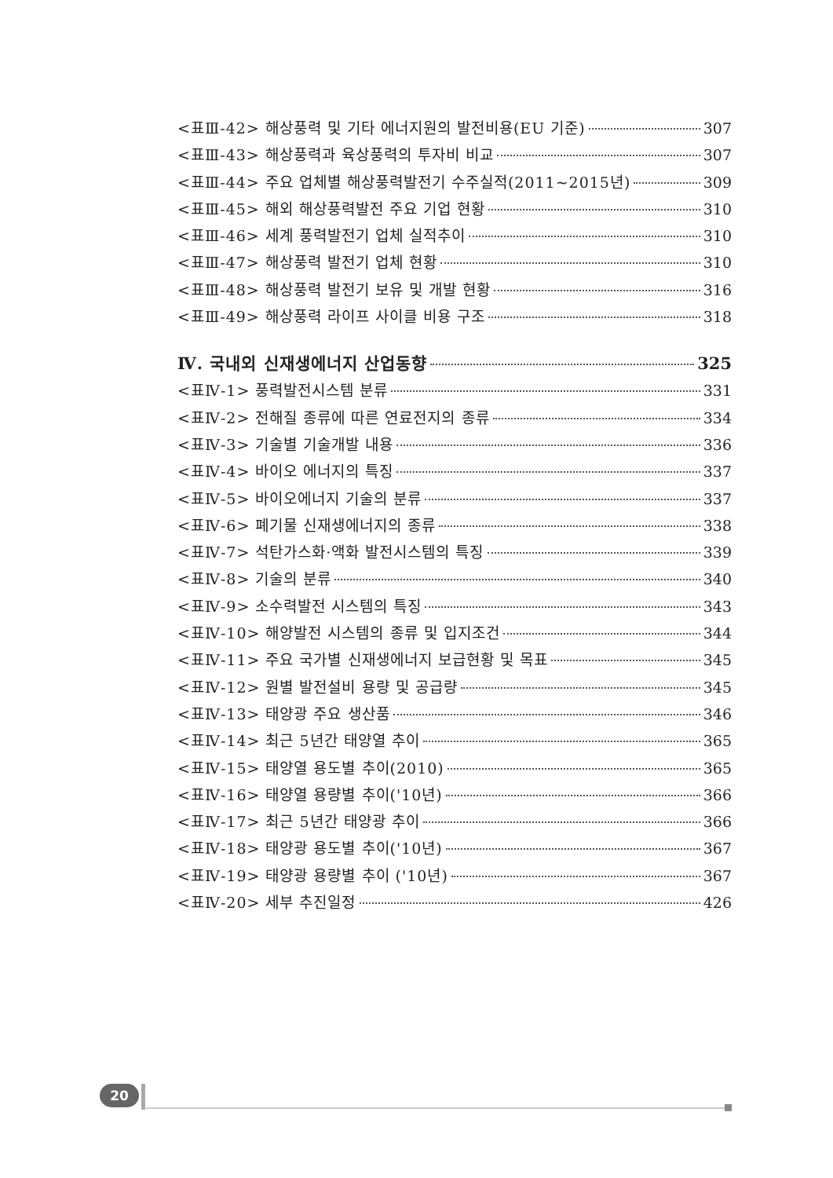<표Ⅲ-42> 해상풍력 및 기타 에너지원의 발전비용(EU 기준) 307
<표Ⅲ-43> 해상풍력과 육상풍력의 투자비 비교 307
<표Ⅲ-44> 주요 업체별 해상풍력발전기 수주실적(2011~2015년) 309
<표Ⅲ-45> 해외 해상풍력발전 주요 기업 현황 310
<표Ⅲ-46> 세계 풍력발전기 업체 실적추이 310
<표Ⅲ-47> 해상풍력 발전기 업체 현황 310
<표Ⅲ-48> 해상풍력 발전기 보유 및 개발 현황 316
<표Ⅲ-49> 해상풍력 라이프 사이클 비용 구조 318
Ⅳ. 국내외 신재생에너지 산업동향 325
<표Ⅳ-1> 풍력발전시스템 분류 331
<표Ⅳ-2> 전해질 종류에 따른 연료전지의 종류 334
<표Ⅳ-3> 기술별 기술개발 내용 336
<표Ⅳ-4> 바이오 에너지의 특징 337
<표Ⅳ-5> 바이오에너지 기술의 분류 337
<표Ⅳ-6> 폐기물 신재생에너지의 종류 338
<표Ⅳ-7> 석탄가스화·액화 발전시스템의 특징 339
<표Ⅳ-8> 기술의 분류 340
<표Ⅳ-9> 소수력발전 시스템의 특징 343
<표Ⅳ-10> 해양발전 시스템의 종류 및 입지조건 344
<표Ⅳ-11> 주요 국가별 신재생에너지 보급현황 및 목표 345
<표Ⅳ-12> 원별 발전설비 용량 및 공급량 345
<표Ⅳ-13> 태양광 주요 생산품 346
<표Ⅳ-14> 최근 5년간 태양열 추이 365
<표Ⅳ-15> 태양열 용도별 추이(2010) 365
<표Ⅳ-16> 태양열 용량별 추이('10년) 366
<표Ⅳ-17> 최근 5년간 태양광 추이 366
<표Ⅳ-18> 태양광 용도별 추이('10년) 367
<표Ⅳ-19> 태양광 용량별 추이 ('10년) 367
<표Ⅳ-20> 세부 추진일정 426
20